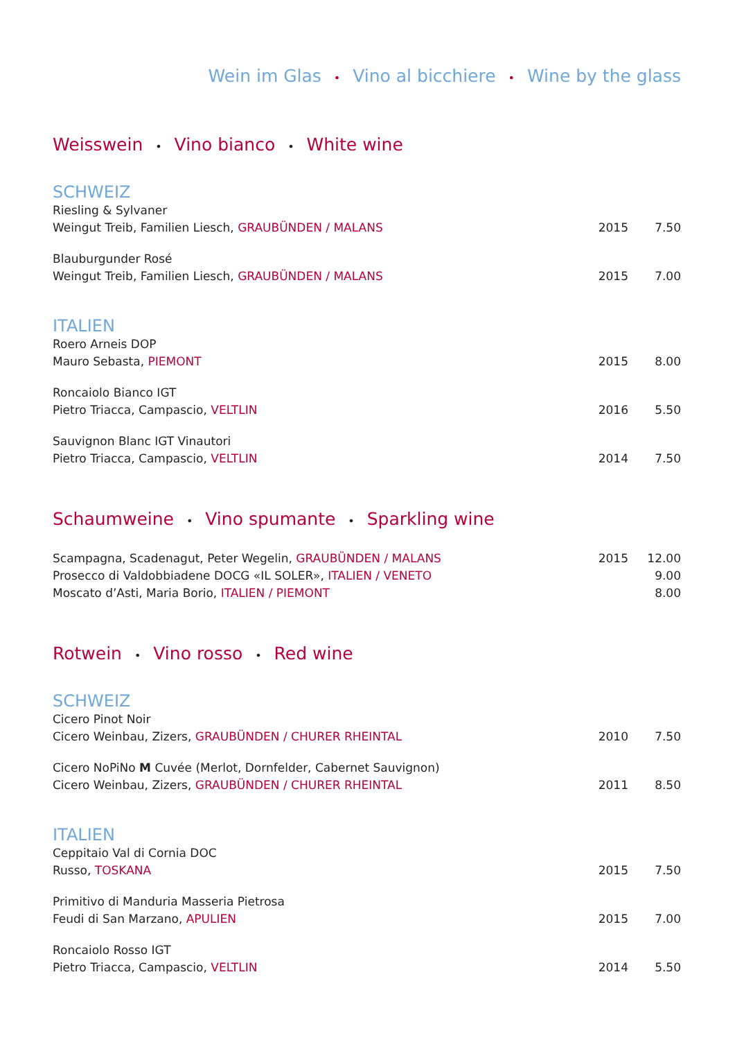Wein im Glas • Vino al bicchiere • Wine by the glass
Weisswein • Vino bianco • White wine
SCHWEIZ
Riesling & Sylvaner
Weingut Treib, Familien Liesch, GRAUBÜNDEN / MALANS 2015 7.50
Blauburgunder Rosé
Weingut Treib, Familien Liesch, GRAUBÜNDEN / MALANS 2015 7.00
ITALIEN
Roero Arneis DOP
Mauro Sebasta, PIEMONT 2015 8.00
Roncaiolo Bianco IGT
Pietro Triacca, Campascio, VELTLIN 2016 5.50
Sauvignon Blanc IGT Vinautori
Pietro Triacca, Campascio, VELTLIN 2014 7.50
Schaumweine • Vino spumante • Sparkling wine
Scampagna, Scadenagut, Peter Wegelin, GRAUBÜNDEN / MALANS 2015 12.00
Prosecco di Valdobbiadene DOCG «IL SOLER», ITALIEN / VENETO 9.00
Moscato d’Asti, Maria Borio, ITALIEN / PIEMONT 8.00
Rotwein • Vino rosso • Red wine
SCHWEIZ
Cicero Pinot Noir
Cicero Weinbau, Zizers, GRAUBÜNDEN / CHURER RHEINTAL 2010 7.50
Cicero NoPiNo M Cuvée (Merlot, Dornfelder, Cabernet Sauvignon)
Cicero Weinbau, Zizers, GRAUBÜNDEN / CHURER RHEINTAL 2011 8.50
ITALIEN
Ceppitaio Val di Cornia DOC
Russo, TOSKANA 2015 7.50
Primitivo di Manduria Masseria Pietrosa
Feudi di San Marzano, APULIEN 2015 7.00
Roncaiolo Rosso IGT
Pietro Triacca, Campascio, VELTLIN 2014 5.50